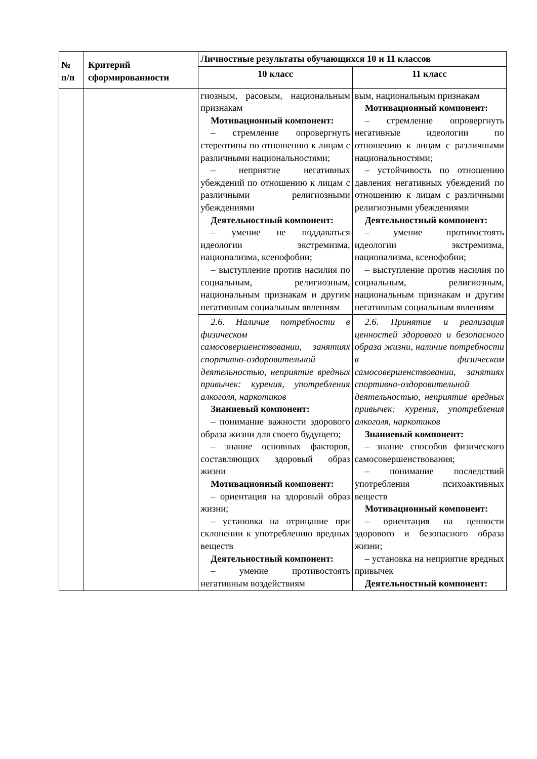| № п/п | Критерий сформированности | Личностные результаты обучающихся 10 и 11 классов | |
| --- | --- | --- | --- |
| | | 10 класс | 11 класс |
| | | гиозным, расовым, национальным признакам Мотивационный компонент: – стремление опровергнуть стереотипы по отношению к лицам с различными национальностями; – неприятие негативных убеждений по отношению к лицам с различными религиозными убеждениями Деятельностный компонент: – умение не поддаваться идеологии экстремизма, национализма, ксенофобии; – выступление против насилия по социальным, религиозным, национальным признакам и другим негативным социальным явлениям | вым, национальным признакам Мотивационный компонент: – стремление опровергнуть негативные идеологии по отношению к лицам с различными национальностями; – устойчивость по отношению давления негативных убеждений по отношению к лицам с различными религиозными убеждениями Деятельностный компонент: – умение противостоять идеологии экстремизма, национализма, ксенофобии; – выступление против насилия по социальным, религиозным, национальным признакам и другим негативным социальным явлениям |
| | | 2.6. Наличие потребности в физическом самосовершенствовании, занятиях спортивно-оздоровительной деятельностью, неприятие вредных привычек: курения, употребления алкоголя, наркотиков Знаниевый компонент: – понимание важности здорового образа жизни для своего будущего; – знание основных факторов, составляющих здоровый образ жизни Мотивационный компонент: – ориентация на здоровый образ жизни; – установка на отрицание при склонении к употреблению вредных веществ Деятельностный компонент: – умение противостоять негативным воздействиям | 2.6. Принятие и реализация ценностей здорового и безопасного образа жизни, наличие потребности в физическом самосовершенствовании, занятиях спортивно-оздоровительной деятельностью, неприятие вредных привычек: курения, употребления алкоголя, наркотиков Знаниевый компонент: – знание способов физического самосовершенствования; – понимание последствий употребления психоактивных веществ Мотивационный компонент: – ориентация на ценности здорового и безопасного образа жизни; – установка на неприятие вредных привычек Деятельностный компонент: |